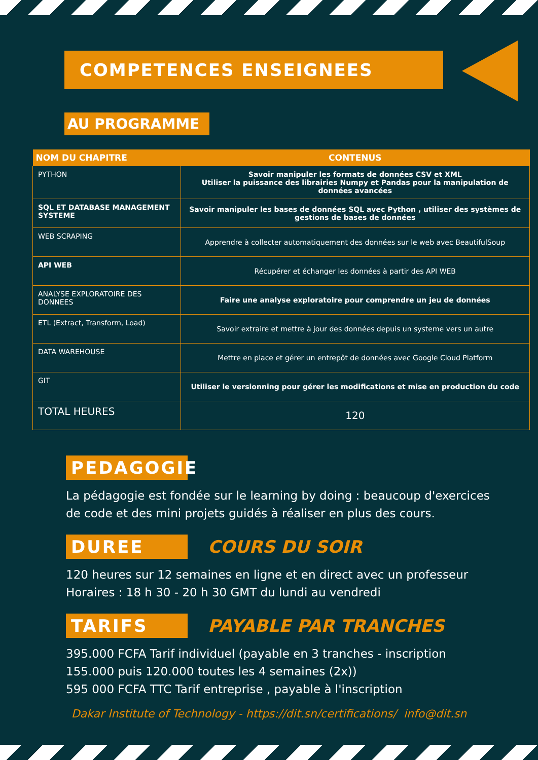COMPETENCES ENSEIGNEES
AU PROGRAMME
| NOM DU CHAPITRE | CONTENUS |
| --- | --- |
| PYTHON | Savoir manipuler les formats de données CSV et XML Utiliser la puissance des librairies Numpy et Pandas pour la manipulation de données avancées |
| SQL ET DATABASE MANAGEMENT SYSTEME | Savoir manipuler les bases de données SQL avec Python , utiliser des systèmes de gestions de bases de données |
| WEB SCRAPING | Apprendre à collecter automatiquement des données sur le web avec BeautifulSoup |
| API WEB | Récupérer et échanger les données à partir des API WEB |
| ANALYSE EXPLORATOIRE DES DONNEES | Faire une analyse exploratoire pour comprendre un jeu de données |
| ETL (Extract, Transform, Load) | Savoir extraire et mettre à jour des données depuis un systeme vers un autre |
| DATA WAREHOUSE | Mettre en place et gérer un entrepôt de données avec Google Cloud Platform |
| GIT | Utiliser le versionning pour gérer les modifications et mise en production du code |
| TOTAL HEURES | 120 |
PEDAGOGIE
La pédagogie est fondée sur le learning by doing : beaucoup d'exercices de code et des mini projets guidés à réaliser en plus des cours.
DUREE
COURS DU SOIR
120 heures sur 12 semaines en ligne et en direct avec un professeur
Horaires : 18 h 30 - 20 h 30 GMT du lundi au vendredi
TARIFS
PAYABLE PAR TRANCHES
395.000 FCFA Tarif individuel (payable en 3 tranches - inscription 155.000 puis 120.000 toutes les 4 semaines (2x))
595 000 FCFA TTC Tarif entreprise , payable à l'inscription
Dakar Institute of Technology - https://dit.sn/certifications/ info@dit.sn